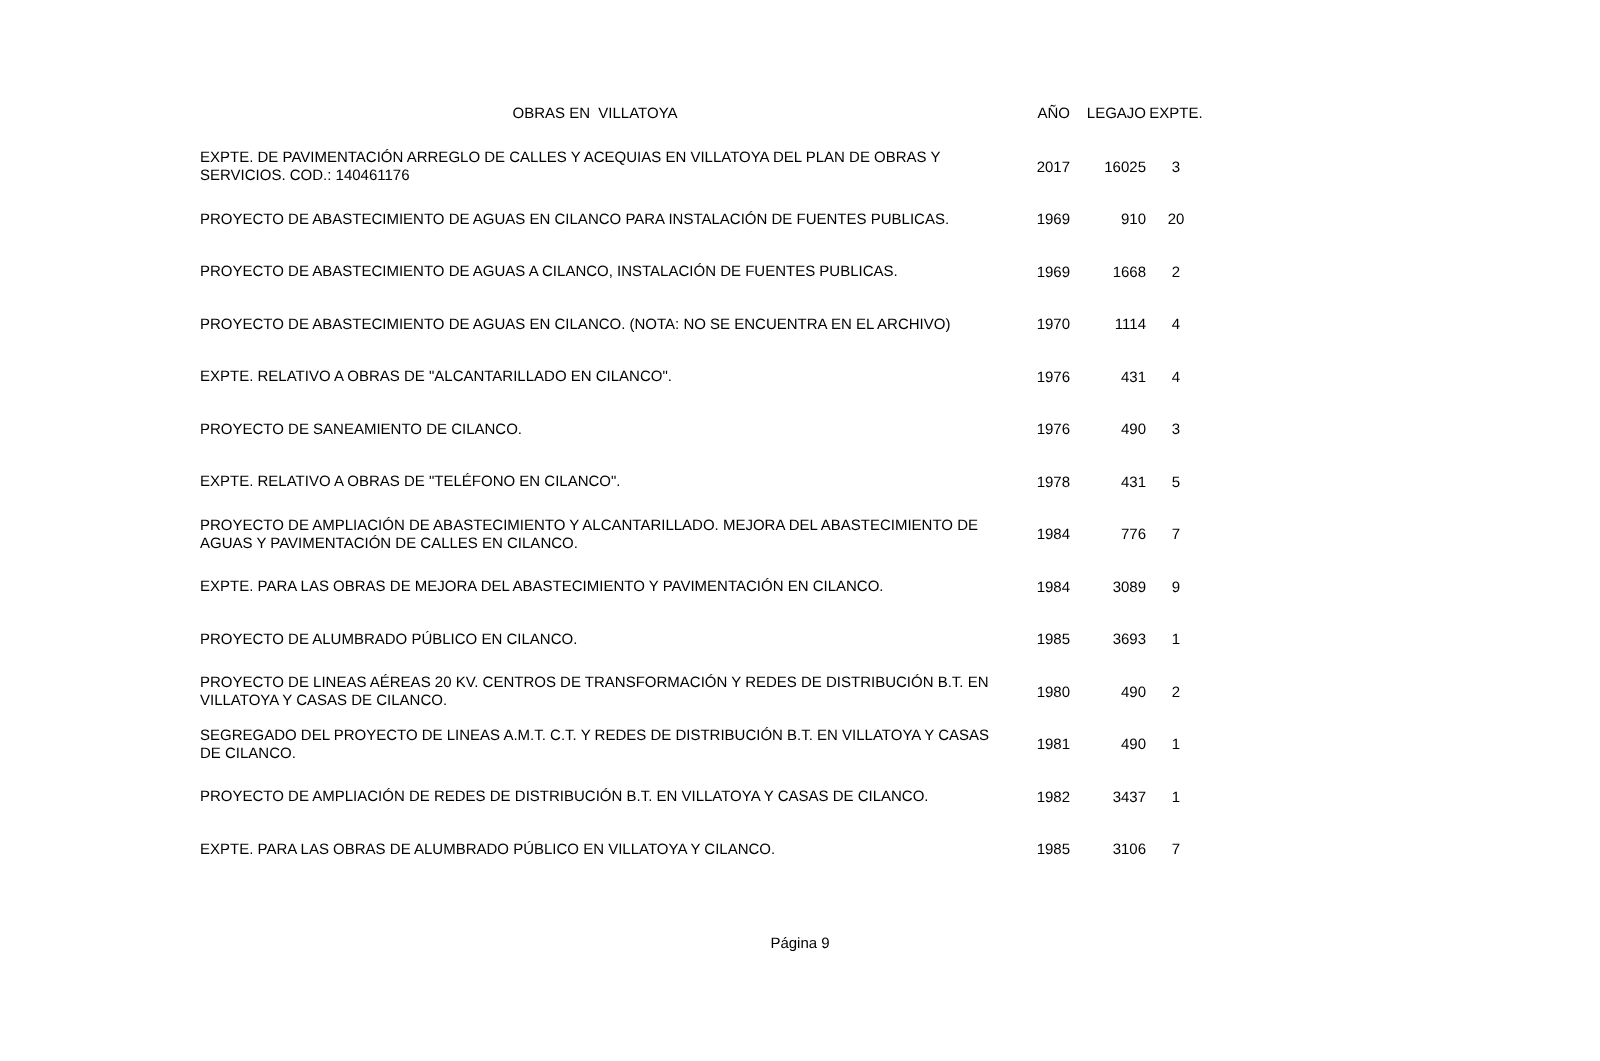| OBRAS EN VILLATOYA | AÑO | LEGAJO | EXPTE. |
| --- | --- | --- | --- |
| EXPTE. DE PAVIMENTACIÓN ARREGLO DE CALLES Y ACEQUIAS EN VILLATOYA DEL PLAN DE OBRAS Y SERVICIOS. COD.: 140461176 | 2017 | 16025 | 3 |
| PROYECTO DE ABASTECIMIENTO DE AGUAS EN CILANCO PARA INSTALACIÓN DE FUENTES PUBLICAS. | 1969 | 910 | 20 |
| PROYECTO DE ABASTECIMIENTO DE AGUAS A CILANCO, INSTALACIÓN DE FUENTES PUBLICAS. | 1969 | 1668 | 2 |
| PROYECTO DE ABASTECIMIENTO DE AGUAS EN CILANCO. (NOTA: NO SE ENCUENTRA EN EL ARCHIVO) | 1970 | 1114 | 4 |
| EXPTE. RELATIVO A OBRAS DE "ALCANTARILLADO EN CILANCO". | 1976 | 431 | 4 |
| PROYECTO DE SANEAMIENTO DE CILANCO. | 1976 | 490 | 3 |
| EXPTE. RELATIVO A OBRAS DE "TELÉFONO EN CILANCO". | 1978 | 431 | 5 |
| PROYECTO DE AMPLIACIÓN DE ABASTECIMIENTO Y ALCANTARILLADO. MEJORA DEL ABASTECIMIENTO DE AGUAS Y PAVIMENTACIÓN DE CALLES EN CILANCO. | 1984 | 776 | 7 |
| EXPTE. PARA LAS OBRAS DE MEJORA DEL ABASTECIMIENTO Y PAVIMENTACIÓN EN CILANCO. | 1984 | 3089 | 9 |
| PROYECTO DE ALUMBRADO PÚBLICO EN CILANCO. | 1985 | 3693 | 1 |
| PROYECTO DE LINEAS AÉREAS 20 KV. CENTROS DE TRANSFORMACIÓN Y REDES DE DISTRIBUCIÓN B.T. EN VILLATOYA Y CASAS DE CILANCO. | 1980 | 490 | 2 |
| SEGREGADO DEL PROYECTO DE LINEAS A.M.T. C.T. Y REDES DE DISTRIBUCIÓN B.T. EN VILLATOYA Y CASAS DE CILANCO. | 1981 | 490 | 1 |
| PROYECTO DE AMPLIACIÓN DE REDES DE DISTRIBUCIÓN B.T. EN VILLATOYA Y CASAS DE CILANCO. | 1982 | 3437 | 1 |
| EXPTE. PARA LAS OBRAS DE ALUMBRADO PÚBLICO EN VILLATOYA Y CILANCO. | 1985 | 3106 | 7 |
Página 9